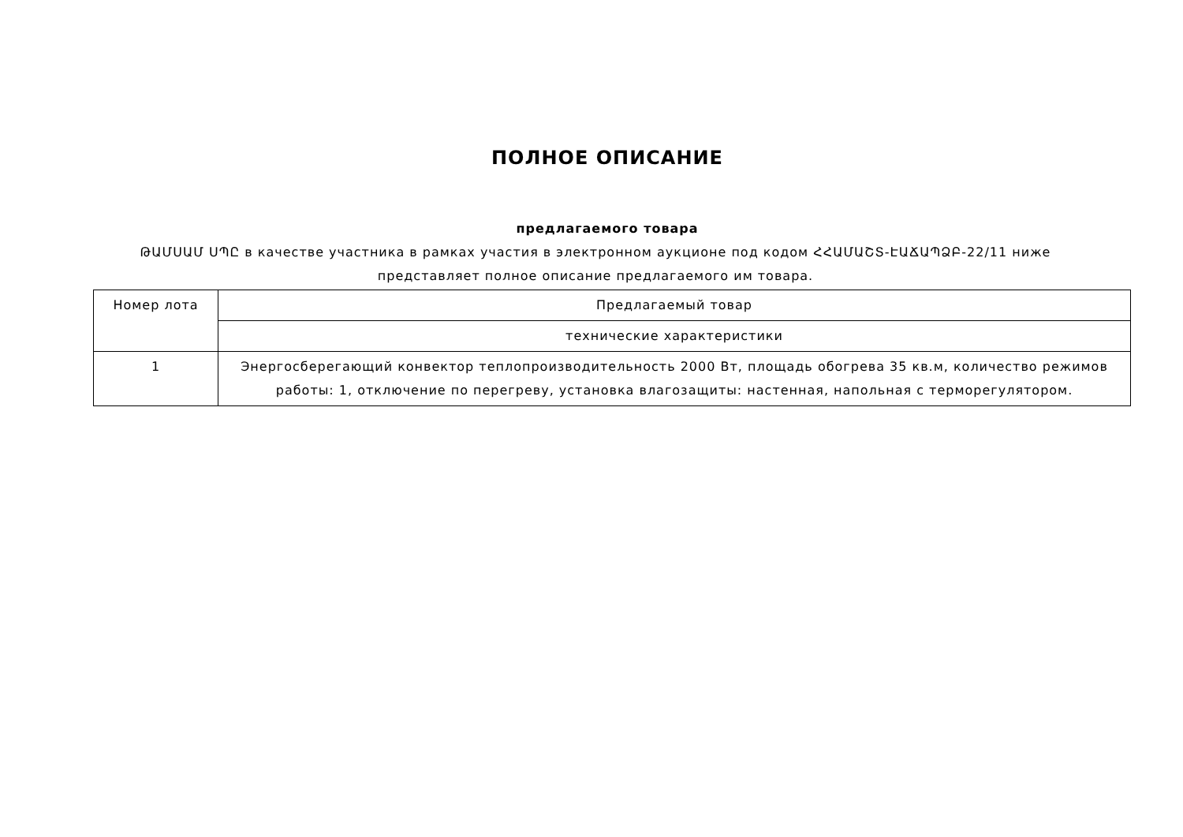ПОЛНОЕ ОПИСАНИЕ
предлагаемого товара
ԹԱՄՍԱՄ ՍՊԸ в качестве участника в рамках участия в электронном аукционе под кодом ՀՀԱՄԱՇՏ-ԷԱՃԱՊՁԲ-22/11 ниже представляет полное описание предлагаемого им товара.
| Номер лота | Предлагаемый товар |
| | технические характеристики |
| 1 | Энергосберегающий конвектор теплопроизводительность 2000 Вт, площадь обогрева 35 кв.м, количество режимов работы: 1, отключение по перегреву, установка влагозащиты: настенная, напольная с терморегулятором. |